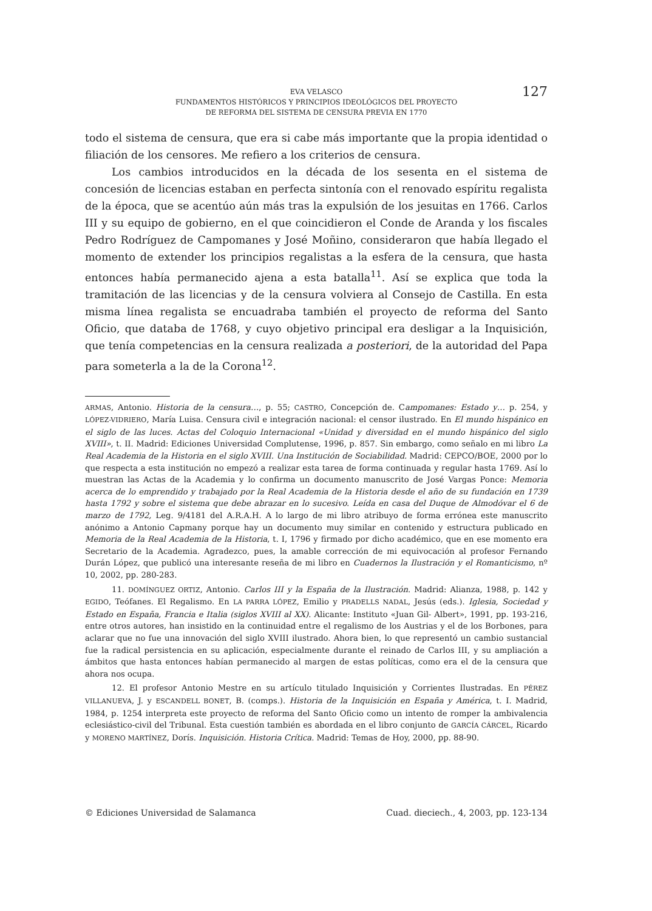EVA VELASCO
FUNDAMENTOS HISTÓRICOS Y PRINCIPIOS IDEOLÓGICOS DEL PROYECTO
DE REFORMA DEL SISTEMA DE CENSURA PREVIA EN 1770
127
todo el sistema de censura, que era si cabe más importante que la propia identidad o filiación de los censores. Me refiero a los criterios de censura.
Los cambios introducidos en la década de los sesenta en el sistema de concesión de licencias estaban en perfecta sintonía con el renovado espíritu regalista de la época, que se acentúo aún más tras la expulsión de los jesuitas en 1766. Carlos III y su equipo de gobierno, en el que coincidieron el Conde de Aranda y los fiscales Pedro Rodríguez de Campomanes y José Moñino, consideraron que había llegado el momento de extender los principios regalistas a la esfera de la censura, que hasta entonces había permanecido ajena a esta batalla<sup>11</sup>. Así se explica que toda la tramitación de las licencias y de la censura volviera al Consejo de Castilla. En esta misma línea regalista se encuadraba también el proyecto de reforma del Santo Oficio, que databa de 1768, y cuyo objetivo principal era desligar a la Inquisición, que tenía competencias en la censura realizada a posteriori, de la autoridad del Papa para someterla a la de la Corona<sup>12</sup>.
ARMAS, Antonio. Historia de la censura…, p. 55; CASTRO, Concepción de. Campomanes: Estado y… p. 254, y LÓPEZ-VIDRIERO, María Luisa. Censura civil e integración nacional: el censor ilustrado. En El mundo hispánico en el siglo de las luces. Actas del Coloquio Internacional «Unidad y diversidad en el mundo hispánico del siglo XVIII», t. II. Madrid: Ediciones Universidad Complutense, 1996, p. 857. Sin embargo, como señalo en mi libro La Real Academia de la Historia en el siglo XVIII. Una Institución de Sociabilidad. Madrid: CEPCO/BOE, 2000 por lo que respecta a esta institución no empezó a realizar esta tarea de forma continuada y regular hasta 1769. Así lo muestran las Actas de la Academia y lo confirma un documento manuscrito de José Vargas Ponce: Memoria acerca de lo emprendido y trabajado por la Real Academia de la Historia desde el año de su fundación en 1739 hasta 1792 y sobre el sistema que debe abrazar en lo sucesivo. Leída en casa del Duque de Almodóvar el 6 de marzo de 1792, Leg. 9/4181 del A.R.A.H. A lo largo de mi libro atribuyo de forma errónea este manuscrito anónimo a Antonio Capmany porque hay un documento muy similar en contenido y estructura publicado en Memoria de la Real Academia de la Historia, t. I, 1796 y firmado por dicho académico, que en ese momento era Secretario de la Academia. Agradezco, pues, la amable corrección de mi equivocación al profesor Fernando Durán López, que publicó una interesante reseña de mi libro en Cuadernos la Ilustración y el Romanticismo, nº 10, 2002, pp. 280-283.
11. DOMÍNGUEZ ORTIZ, Antonio. Carlos III y la España de la Ilustración. Madrid: Alianza, 1988, p. 142 y EGIDO, Teófanes. El Regalismo. En LA PARRA LÓPEZ, Emilio y PRADELLS NADAL, Jesús (eds.). Iglesia, Sociedad y Estado en España, Francia e Italia (siglos XVIII al XX). Alicante: Instituto «Juan Gil- Albert», 1991, pp. 193-216, entre otros autores, han insistido en la continuidad entre el regalismo de los Austrias y el de los Borbones, para aclarar que no fue una innovación del siglo XVIII ilustrado. Ahora bien, lo que representó un cambio sustancial fue la radical persistencia en su aplicación, especialmente durante el reinado de Carlos III, y su ampliación a ámbitos que hasta entonces habían permanecido al margen de estas políticas, como era el de la censura que ahora nos ocupa.
12. El profesor Antonio Mestre en su artículo titulado Inquisición y Corrientes Ilustradas. En PÉREZ VILLANUEVA, J. y ESCANDELL BONET, B. (comps.). Historia de la Inquisición en España y América, t. I. Madrid, 1984, p. 1254 interpreta este proyecto de reforma del Santo Oficio como un intento de romper la ambivalencia eclesiástico-civil del Tribunal. Esta cuestión también es abordada en el libro conjunto de GARCÍA CÁRCEL, Ricardo y MORENO MARTÍNEZ, Dorís. Inquisición. Historia Crítica. Madrid: Temas de Hoy, 2000, pp. 88-90.
© Ediciones Universidad de Salamanca Cuad. dieciech., 4, 2003, pp. 123-134